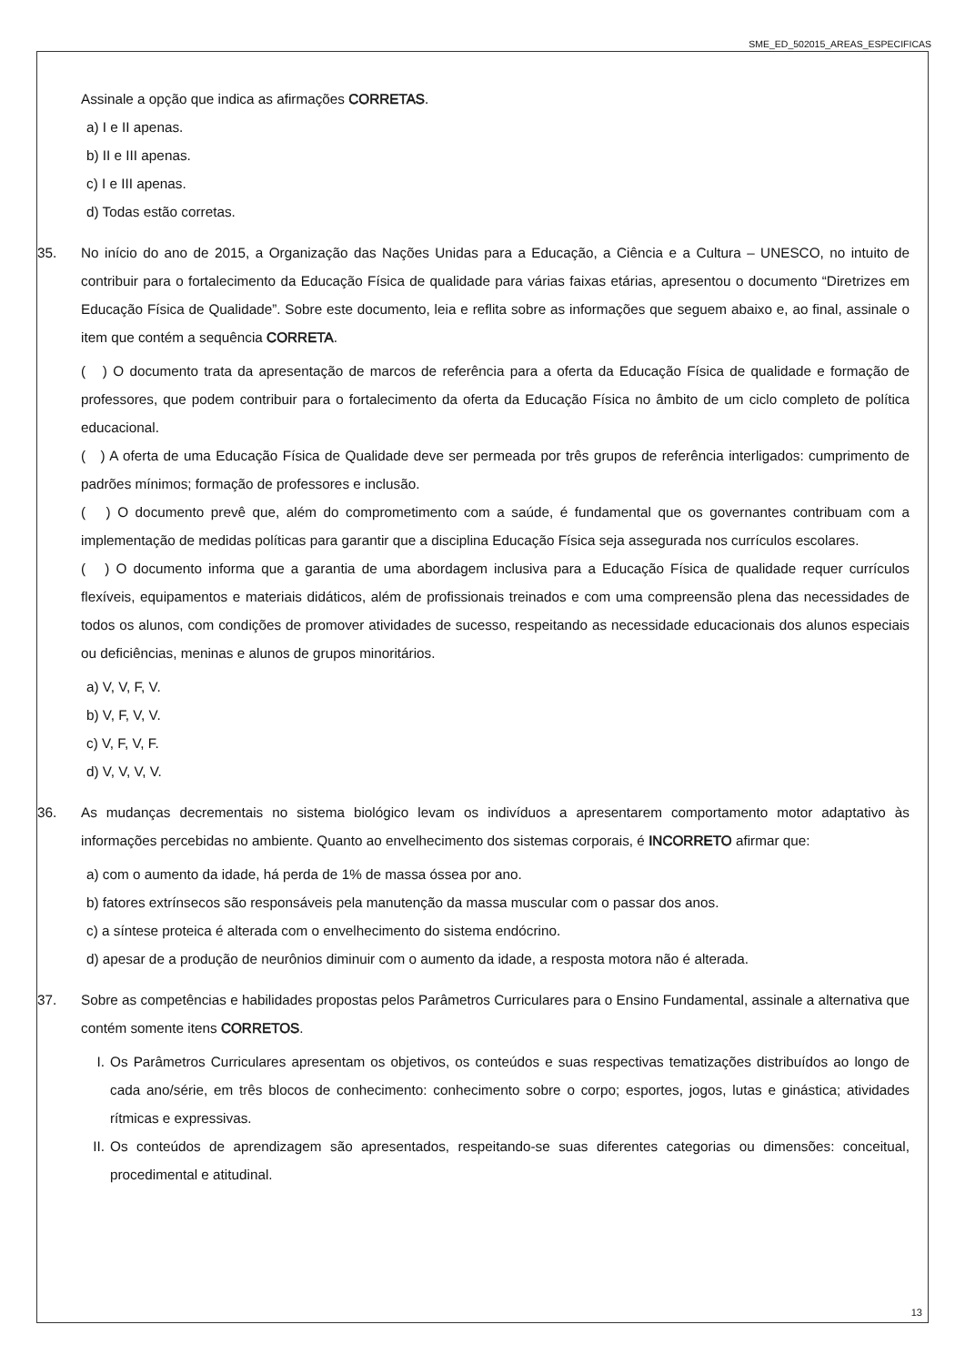SME_ED_502015_AREAS_ESPECIFICAS
Assinale a opção que indica as afirmações CORRETAS.
a) I e II apenas.
b) II e III apenas.
c) I e III apenas.
d) Todas estão corretas.
35. No início do ano de 2015, a Organização das Nações Unidas para a Educação, a Ciência e a Cultura – UNESCO, no intuito de contribuir para o fortalecimento da Educação Física de qualidade para várias faixas etárias, apresentou o documento “Diretrizes em Educação Física de Qualidade”. Sobre este documento, leia e reflita sobre as informações que seguem abaixo e, ao final, assinale o item que contém a sequência CORRETA.
( ) O documento trata da apresentação de marcos de referência para a oferta da Educação Física de qualidade e formação de professores, que podem contribuir para o fortalecimento da oferta da Educação Física no âmbito de um ciclo completo de política educacional.
( ) A oferta de uma Educação Física de Qualidade deve ser permeada por três grupos de referência interligados: cumprimento de padrões mínimos; formação de professores e inclusão.
( ) O documento prevê que, além do comprometimento com a saúde, é fundamental que os governantes contribuam com a implementação de medidas políticas para garantir que a disciplina Educação Física seja assegurada nos currículos escolares.
( ) O documento informa que a garantia de uma abordagem inclusiva para a Educação Física de qualidade requer currículos flexíveis, equipamentos e materiais didáticos, além de profissionais treinados e com uma compreensão plena das necessidades de todos os alunos, com condições de promover atividades de sucesso, respeitando as necessidade educacionais dos alunos especiais ou deficiências, meninas e alunos de grupos minoritários.
a) V, V, F, V.
b) V, F, V, V.
c) V, F, V, F.
d) V, V, V, V.
36. As mudanças decrementais no sistema biológico levam os indivíduos a apresentarem comportamento motor adaptativo às informações percebidas no ambiente. Quanto ao envelhecimento dos sistemas corporais, é INCORRETO afirmar que:
a) com o aumento da idade, há perda de 1% de massa óssea por ano.
b) fatores extrínsecos são responsáveis pela manutenção da massa muscular com o passar dos anos.
c) a síntese proteica é alterada com o envelhecimento do sistema endócrino.
d) apesar de a produção de neurônios diminuir com o aumento da idade, a resposta motora não é alterada.
37. Sobre as competências e habilidades propostas pelos Parâmetros Curriculares para o Ensino Fundamental, assinale a alternativa que contém somente itens CORRETOS.
I. Os Parâmetros Curriculares apresentam os objetivos, os conteúdos e suas respectivas tematizações distribuídos ao longo de cada ano/série, em três blocos de conhecimento: conhecimento sobre o corpo; esportes, jogos, lutas e ginástica; atividades rítmicas e expressivas.
II.
Os conteúdos de aprendizagem são apresentados, respeitando-se suas diferentes categorias ou dimensões: conceitual, procedimental e atitudinal.
13